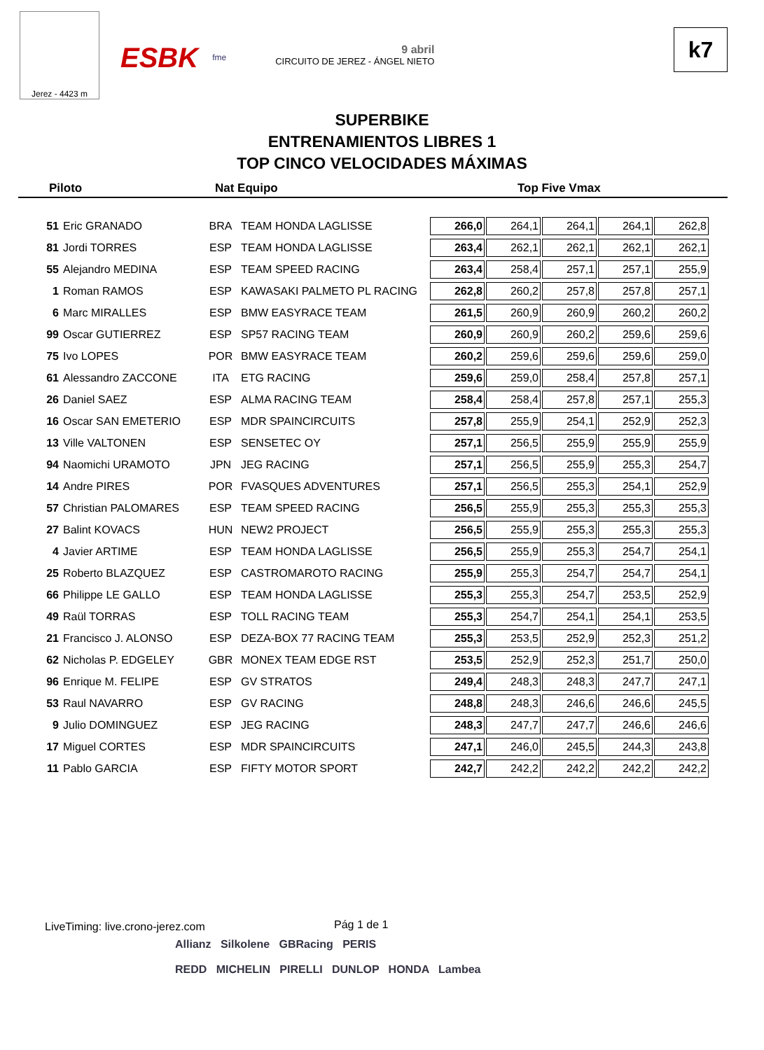Jerez - 4423 m
ESBK
fme
9 abril
CIRCUITO DE JEREZ - ÁNGEL NIETO
k7
SUPERBIKE
ENTRENAMIENTOS LIBRES 1
TOP CINCO VELOCIDADES MÁXIMAS
Piloto Nat Equipo Top Five Vmax
| 51 | Eric GRANADO | BRA | TEAM HONDA LAGLISSE | 266,0 | 264,1 | 264,1 | 264,1 | 262,8 |
| 81 | Jordi TORRES | ESP | TEAM HONDA LAGLISSE | 263,4 | 262,1 | 262,1 | 262,1 | 262,1 |
| 55 | Alejandro MEDINA | ESP | TEAM SPEED RACING | 263,4 | 258,4 | 257,1 | 257,1 | 255,9 |
| 1 | Roman RAMOS | ESP | KAWASAKI PALMETO PL RACING | 262,8 | 260,2 | 257,8 | 257,8 | 257,1 |
| 6 | Marc MIRALLES | ESP | BMW EASYRACE TEAM | 261,5 | 260,9 | 260,9 | 260,2 | 260,2 |
| 99 | Oscar GUTIERREZ | ESP | SP57 RACING TEAM | 260,9 | 260,9 | 260,2 | 259,6 | 259,6 |
| 75 | Ivo LOPES | POR | BMW EASYRACE TEAM | 260,2 | 259,6 | 259,6 | 259,6 | 259,0 |
| 61 | Alessandro ZACCONE | ITA | ETG RACING | 259,6 | 259,0 | 258,4 | 257,8 | 257,1 |
| 26 | Daniel SAEZ | ESP | ALMA RACING TEAM | 258,4 | 258,4 | 257,8 | 257,1 | 255,3 |
| 16 | Oscar SAN EMETERIO | ESP | MDR SPAINCIRCUITS | 257,8 | 255,9 | 254,1 | 252,9 | 252,3 |
| 13 | Ville VALTONEN | ESP | SENSETEC OY | 257,1 | 256,5 | 255,9 | 255,9 | 255,9 |
| 94 | Naomichi URAMOTO | JPN | JEG RACING | 257,1 | 256,5 | 255,9 | 255,3 | 254,7 |
| 14 | Andre PIRES | POR | FVASQUES ADVENTURES | 257,1 | 256,5 | 255,3 | 254,1 | 252,9 |
| 57 | Christian PALOMARES | ESP | TEAM SPEED RACING | 256,5 | 255,9 | 255,3 | 255,3 | 255,3 |
| 27 | Balint KOVACS | HUN | NEW2 PROJECT | 256,5 | 255,9 | 255,3 | 255,3 | 255,3 |
| 4 | Javier ARTIME | ESP | TEAM HONDA LAGLISSE | 256,5 | 255,9 | 255,3 | 254,7 | 254,1 |
| 25 | Roberto BLAZQUEZ | ESP | CASTROMAROTO RACING | 255,9 | 255,3 | 254,7 | 254,7 | 254,1 |
| 66 | Philippe LE GALLO | ESP | TEAM HONDA LAGLISSE | 255,3 | 255,3 | 254,7 | 253,5 | 252,9 |
| 49 | Raül TORRAS | ESP | TOLL RACING TEAM | 255,3 | 254,7 | 254,1 | 254,1 | 253,5 |
| 21 | Francisco J. ALONSO | ESP | DEZA-BOX 77 RACING TEAM | 255,3 | 253,5 | 252,9 | 252,3 | 251,2 |
| 62 | Nicholas P. EDGELEY | GBR | MONEX TEAM EDGE RST | 253,5 | 252,9 | 252,3 | 251,7 | 250,0 |
| 96 | Enrique M. FELIPE | ESP | GV STRATOS | 249,4 | 248,3 | 248,3 | 247,7 | 247,1 |
| 53 | Raul NAVARRO | ESP | GV RACING | 248,8 | 248,3 | 246,6 | 246,6 | 245,5 |
| 9 | Julio DOMINGUEZ | ESP | JEG RACING | 248,3 | 247,7 | 247,7 | 246,6 | 246,6 |
| 17 | Miguel CORTES | ESP | MDR SPAINCIRCUITS | 247,1 | 246,0 | 245,5 | 244,3 | 243,8 |
| 11 | Pablo GARCIA | ESP | FIFTY MOTOR SPORT | 242,7 | 242,2 | 242,2 | 242,2 | 242,2 |
LiveTiming: live.crono-jerez.com
Pág 1 de 1
Allianz Silkolene GBRacing PERIS
REDD MICHELIN PIRELLI DUNLOP HONDA Lambea